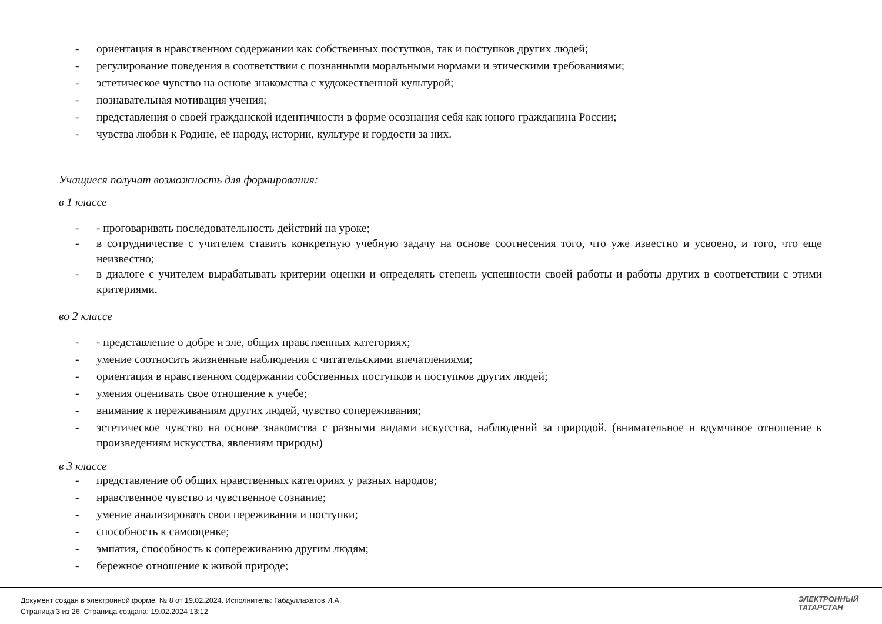- ориентация в нравственном содержании как собственных поступков, так и поступков других людей;
- регулирование поведения в соответствии с познанными моральными нормами и этическими требованиями;
- эстетическое чувство на основе знакомства с художественной культурой;
- познавательная мотивация учения;
- представления о своей гражданской идентичности в форме осознания себя как юного гражданина России;
- чувства любви к Родине, её народу, истории, культуре и гордости за них.
Учащиеся получат возможность для формирования:
в 1 классе
- - проговаривать последовательность действий на уроке;
- в сотрудничестве с учителем ставить конкретную учебную задачу на основе соотнесения того, что уже известно и усвоено, и того, что еще неизвестно;
- в диалоге с учителем вырабатывать критерии оценки и определять степень успешности своей работы и работы других в соответствии с этими критериями.
во 2 классе
- - представление о добре и зле, общих нравственных категориях;
- умение соотносить жизненные наблюдения с читательскими впечатлениями;
- ориентация в нравственном содержании собственных поступков и поступков других людей;
- умения оценивать свое отношение к учебе;
- внимание к переживаниям других людей, чувство сопереживания;
- эстетическое чувство на основе знакомства с разными видами искусства, наблюдений за природой. (внимательное и вдумчивое отношение к произведениям искусства, явлениям природы)
в 3 классе
- представление об общих нравственных категориях у разных народов;
- нравственное чувство и чувственное сознание;
- умение анализировать свои переживания и поступки;
- способность к самооценке;
- эмпатия, способность к сопереживанию другим людям;
- бережное отношение к живой природе;
Документ создан в электронной форме. № 8 от 19.02.2024. Исполнитель: Габдуллахатов И.А.
Страница 3 из 26. Страница создана: 19.02.2024 13:12
ЭЛЕКТРОННЫЙ
ТАТАРСТАН